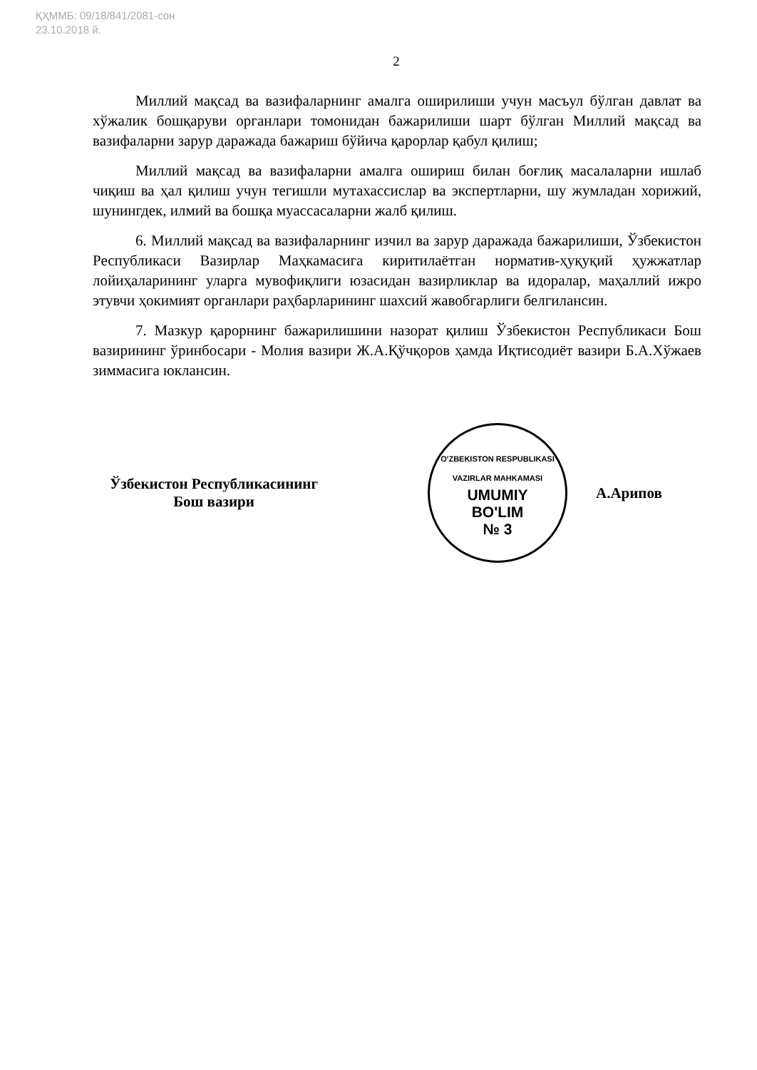ҚҲММБ: 09/18/841/2081-сон
23.10.2018 й.
2
Миллий мақсад ва вазифаларнинг амалга оширилиши учун масъул бўлган давлат ва хўжалик бошқаруви органлари томонидан бажарилиши шарт бўлган Миллий мақсад ва вазифаларни зарур даражада бажариш бўйича қарорлар қабул қилиш;
Миллий мақсад ва вазифаларни амалга ошириш билан боғлиқ масалаларни ишлаб чиқиш ва ҳал қилиш учун тегишли мутахассислар ва экспертларни, шу жумладан хорижий, шунингдек, илмий ва бошқа муассасаларни жалб қилиш.
6. Миллий мақсад ва вазифаларнинг изчил ва зарур даражада бажарилиши, Ўзбекистон Республикаси Вазирлар Маҳкамасига киритилаётган норматив-ҳуқуқий ҳужжатлар лойиҳаларининг уларга мувофиқлиги юзасидан вазирликлар ва идоралар, маҳаллий ижро этувчи ҳокимият органлари раҳбарларининг шахсий жавобгарлиги белгилансин.
7. Мазкур қарорнинг бажарилишини назорат қилиш Ўзбекистон Республикаси Бош вазирининг ўринбосари - Молия вазири Ж.А.Қўчқоров ҳамда Иқтисодиёт вазири Б.А.Хўжаев зиммасига юклансин.
Ўзбекистон Республикасининг
Бош вазири
O'ZBEKISTON RESPUBLIKASI VAZIRLAR MAHKAMASI
UMUMIY
BO'LIM
№ 3
А.Арипов